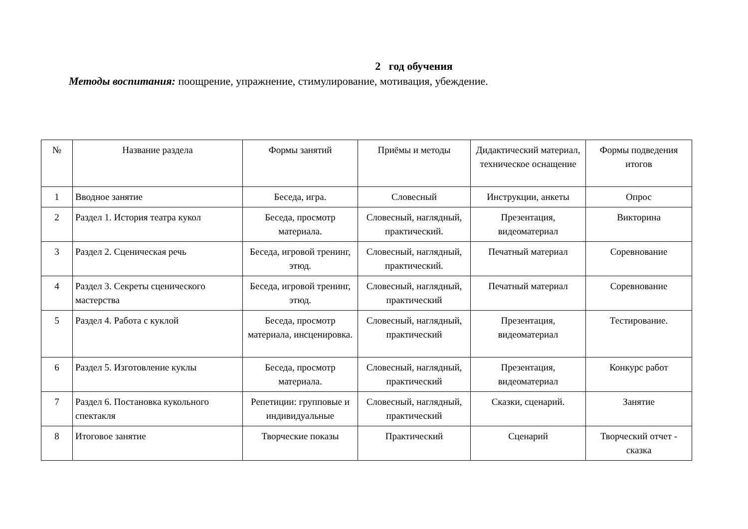2 год обучения
Методы воспитания: поощрение, упражнение, стимулирование, мотивация, убеждение.
| № | Название раздела | Формы занятий | Приёмы и методы | Дидактический материал, техническое оснащение | Формы подведения итогов |
| --- | --- | --- | --- | --- | --- |
| 1 | Вводное занятие | Беседа, игра. | Словесный | Инструкции, анкеты | Опрос |
| 2 | Раздел 1. История театра кукол | Беседа, просмотр материала. | Словесный, наглядный, практический. | Презентация, видеоматериал | Викторина |
| 3 | Раздел 2. Сценическая речь | Беседа, игровой тренинг, этюд. | Словесный, наглядный, практический. | Печатный материал | Соревнование |
| 4 | Раздел 3. Секреты сценического мастерства | Беседа, игровой тренинг, этюд. | Словесный, наглядный, практический | Печатный материал | Соревнование |
| 5 | Раздел 4. Работа с куклой | Беседа, просмотр материала, инсценировка. | Словесный, наглядный, практический | Презентация, видеоматериал | Тестирование. |
| 6 | Раздел 5. Изготовление куклы | Беседа, просмотр материала. | Словесный, наглядный, практический | Презентация, видеоматериал | Конкурс работ |
| 7 | Раздел 6. Постановка кукольного спектакля | Репетиции: групповые и индивидуальные | Словесный, наглядный, практический | Сказки, сценарий. | Занятие |
| 8 | Итоговое занятие | Творческие показы | Практический | Сценарий | Творческий отчет - сказка |